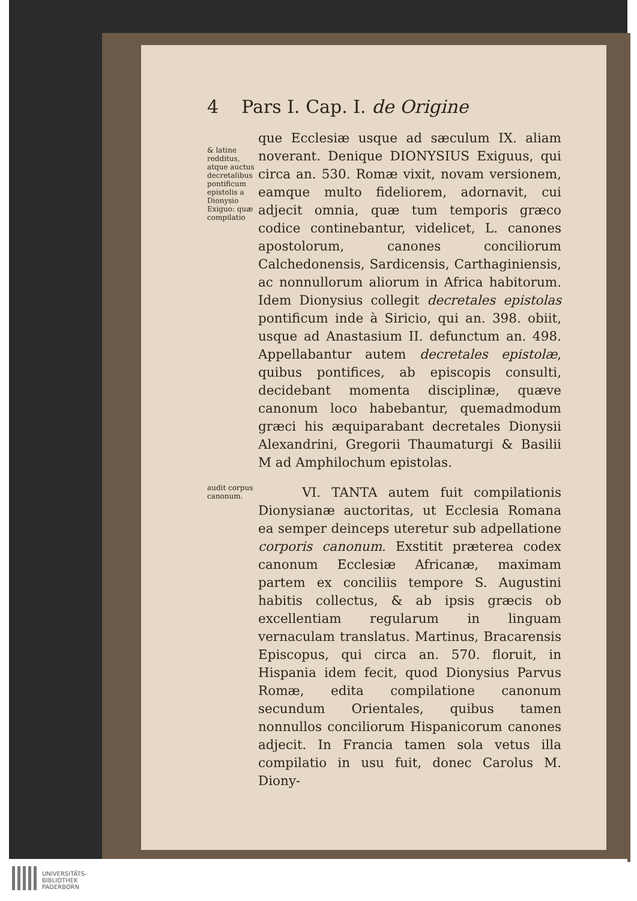4 Pars I. Cap. I. de Origine
& latine redditus, atque auctus decretalibus pontificum epistolis a Dionysio Exiguo: quæ compilatio
que Ecclesiæ usque ad sæculum IX. aliam noverant. Denique DIONYSIUS Exiguus, qui circa an. 530. Romæ vixit, novam versionem, eamque multo fideliorem, adornavit, cui adjecit omnia, quæ tum temporis græco codice continebantur, videlicet, L. canones apostolorum, canones conciliorum Calchedonensis, Sardicensis, Carthaginiensis, ac nonnullorum aliorum in Africa habitorum. Idem Dionysius collegit decretales epistolas pontificum inde à Siricio, qui an. 398. obiit, usque ad Anastasium II. defunctum an. 498. Appellabantur autem decretales epistolæ, quibus pontifices, ab episcopis consulti, decidebant momenta disciplinæ, quæve canonum loco habebantur, quemadmodum græci his æquiparabant decretales Dionysii Alexandrini, Gregorii Thaumaturgi & Basilii M ad Amphilochum epistolas.
audit corpus canonum.
VI. TANTA autem fuit compilationis Dionysianæ auctoritas, ut Ecclesia Romana ea semper deinceps uteretur sub adpellatione corporis canonum. Exstitit præterea codex canonum Ecclesiæ Africanæ, maximam partem ex conciliis tempore S. Augustini habitis collectus, & ab ipsis græcis ob excellentiam regularum in linguam vernaculam translatus. Martinus, Bracarensis Episcopus, qui circa an. 570. floruit, in Hispania idem fecit, quod Dionysius Parvus Romæ, edita compilatione canonum secundum Orientales, quibus tamen nonnullos conciliorum Hispanicorum canones adjecit. In Francia tamen sola vetus illa compilatio in usu fuit, donec Carolus M. Diony-
UNIVERSITÄTS-
BIBLIOTHEK
PADERBORN